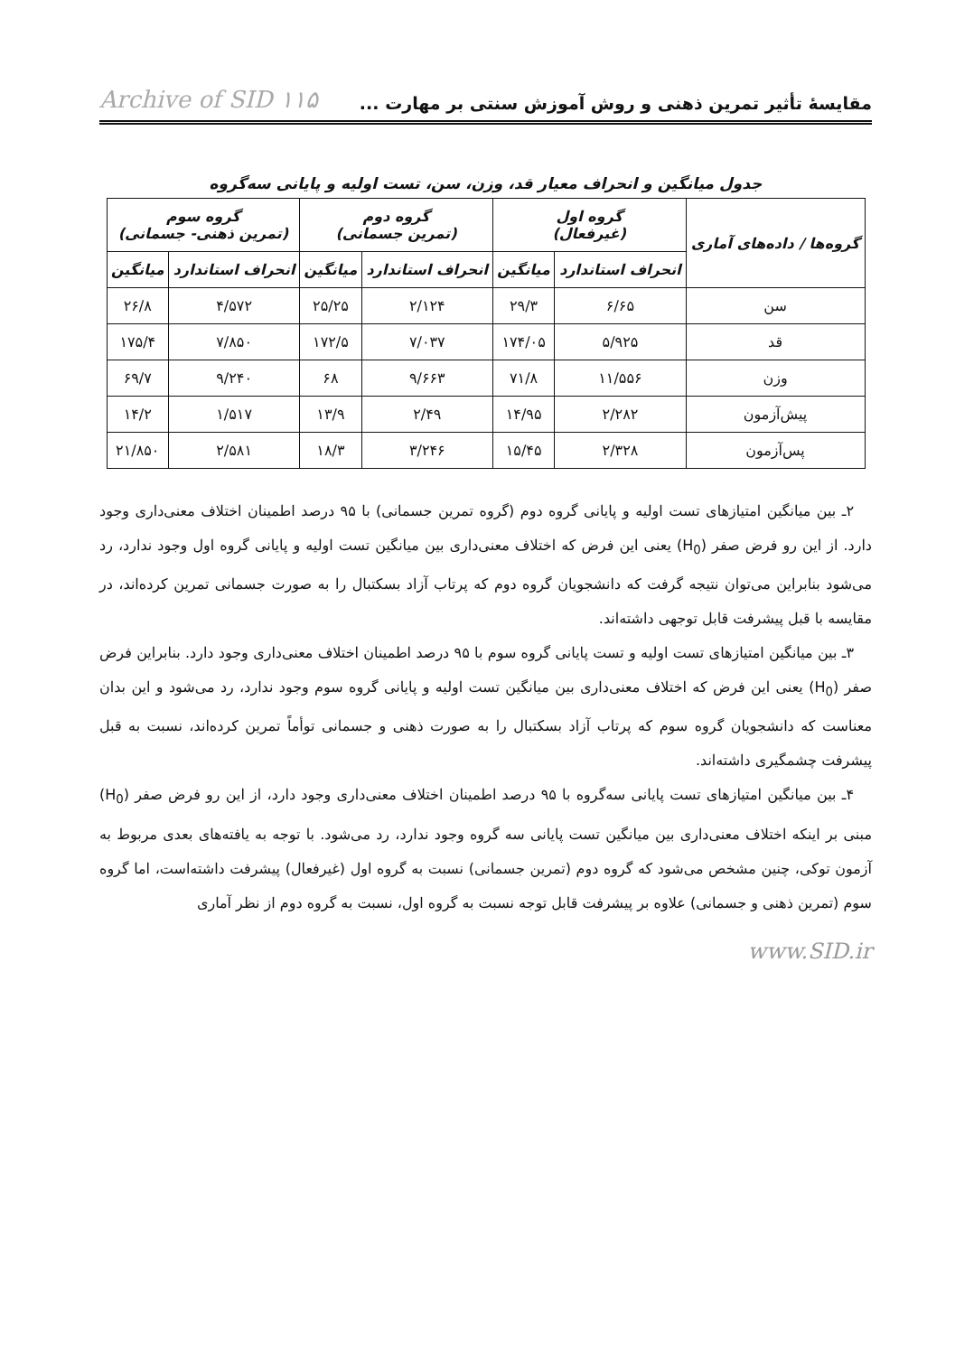مقایسهٔ تأثیر تمرین ذهنی و روش آموزش سنتی بر مهارت ... Archive of SID ۱۱۵
جدول میانگین و انحراف معیار قد، وزن، سن، تست اولیه و پایانی سه‌گروه
| گروه‌ها / داده‌های آماری | گروه اول (غیرفعال) | | گروه دوم (تمرین جسمانی) | | گروه سوم (تمرین ذهنی- جسمانی) | |
| --- | --- | --- | --- | --- | --- | --- |
| | انحراف استاندارد | میانگین | انحراف استاندارد | میانگین | انحراف استاندارد | میانگین |
| سن | ۶/۶۵ | ۲۹/۳ | ۲/۱۲۴ | ۲۵/۲۵ | ۴/۵۷۲ | ۲۶/۸ |
| قد | ۵/۹۲۵ | ۱۷۴/۰۵ | ۷/۰۳۷ | ۱۷۲/۵ | ۷/۸۵۰ | ۱۷۵/۴ |
| وزن | ۱۱/۵۵۶ | ۷۱/۸ | ۹/۶۶۳ | ۶۸ | ۹/۲۴۰ | ۶۹/۷ |
| پیش‌آزمون | ۲/۲۸۲ | ۱۴/۹۵ | ۲/۴۹ | ۱۳/۹ | ۱/۵۱۷ | ۱۴/۲ |
| پس‌آزمون | ۲/۳۲۸ | ۱۵/۴۵ | ۳/۲۴۶ | ۱۸/۳ | ۲/۵۸۱ | ۲۱/۸۵۰ |
۲ـ بین میانگین امتیازهای تست اولیه و پایانی گروه دوم (گروه تمرین جسمانی) با ۹۵ درصد اطمینان اختلاف معنی‌داری وجود دارد. از این رو فرض صفر (H<sub>0</sub>) یعنی این فرض که اختلاف معنی‌داری بین میانگین تست اولیه و پایانی گروه اول وجود ندارد، رد می‌شود بنابراین می‌توان نتیجه گرفت که دانشجویان گروه دوم که پرتاب آزاد بسکتبال را به صورت جسمانی تمرین کرده‌اند، در مقایسه با قبل پیشرفت قابل توجهی داشته‌اند.
۳ـ بین میانگین امتیازهای تست اولیه و تست پایانی گروه سوم با ۹۵ درصد اطمینان اختلاف معنی‌داری وجود دارد. بنابراین فرض صفر (H<sub>0</sub>) یعنی این فرض که اختلاف معنی‌داری بین میانگین تست اولیه و پایانی گروه سوم وجود ندارد، رد می‌شود و این بدان معناست که دانشجویان گروه سوم که پرتاب آزاد بسکتبال را به صورت ذهنی و جسمانی توأماً تمرین کرده‌اند، نسبت به قبل پیشرفت چشمگیری داشته‌اند.
۴ـ بین میانگین امتیازهای تست پایانی سه‌گروه با ۹۵ درصد اطمینان اختلاف معنی‌داری وجود دارد، از این رو فرض صفر (H<sub>0</sub>) مبنی بر اینکه اختلاف معنی‌داری بین میانگین تست پایانی سه گروه وجود ندارد، رد می‌شود. با توجه به یافته‌های بعدی مربوط به آزمون توکی، چنین مشخص می‌شود که گروه دوم (تمرین جسمانی) نسبت به گروه اول (غیرفعال) پیشرفت داشته‌است، اما گروه سوم (تمرین ذهنی و جسمانی) علاوه بر پیشرفت قابل توجه نسبت به گروه اول، نسبت به گروه دوم از نظر آماری
www.SID.ir